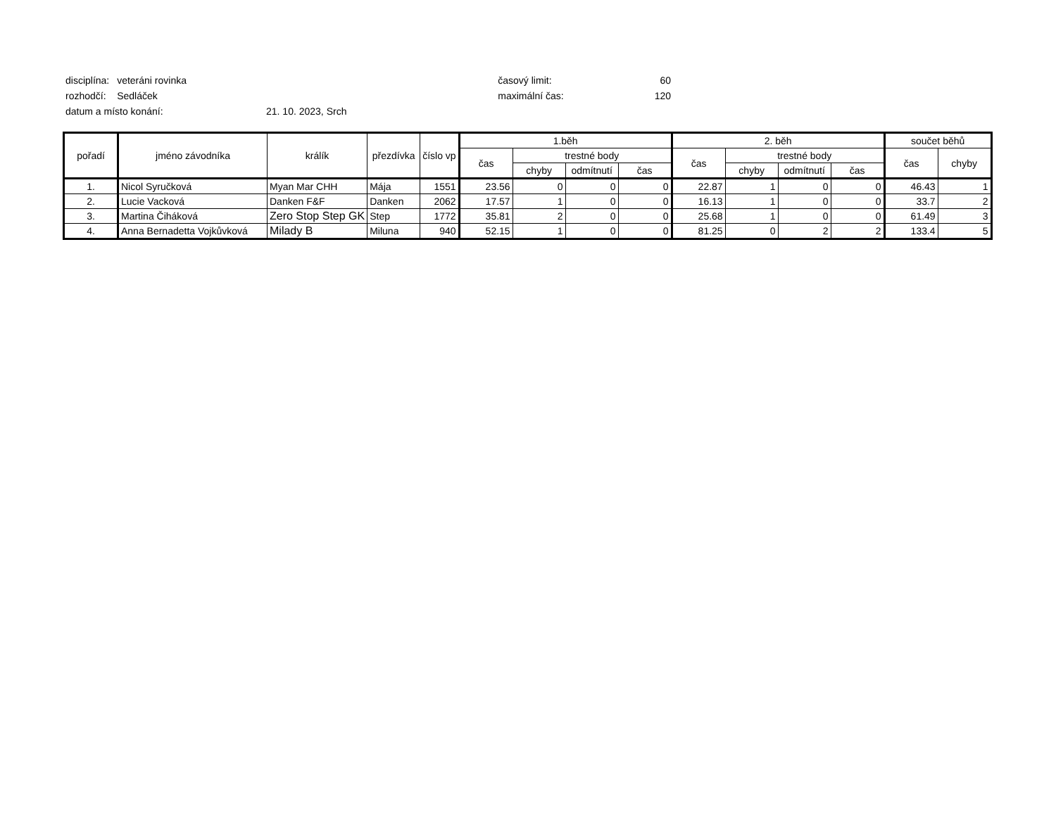disciplína: veteráni rovinka časový limit: 60
rozhodčí: Sedláček maximální čas: 120
datum a místo konání: 21. 10. 2023, Srch
| pořadí | jméno závodníka | králík | přezdívka | číslo vp | 1.běh | | | | 2. běh | | | | součet běhů | |
| --- | --- | --- | --- | --- | --- | --- | --- | --- | --- | --- | --- | --- | --- | --- |
| | | | | | čas | trestné body | | | čas | trestné body | | | čas | chyby |
| | | | | | | chyby | odmítnutí | čas | | chyby | odmítnutí | čas | | |
| 1. | Nicol Syručková | Myan Mar CHH | Mája | 1551 | 23.56 | 0 | 0 | 0 | 22.87 | 1 | 0 | 0 | 46.43 | 1 |
| 2. | Lucie Vacková | Danken F&F | Danken | 2062 | 17.57 | 1 | 0 | 0 | 16.13 | 1 | 0 | 0 | 33.7 | 2 |
| 3. | Martina Čiháková | Zero Stop Step GK | Step | 1772 | 35.81 | 2 | 0 | 0 | 25.68 | 1 | 0 | 0 | 61.49 | 3 |
| 4. | Anna Bernadetta Vojkůvková | Milady B | Miluna | 940 | 52.15 | 1 | 0 | 0 | 81.25 | 0 | 2 | 2 | 133.4 | 5 |